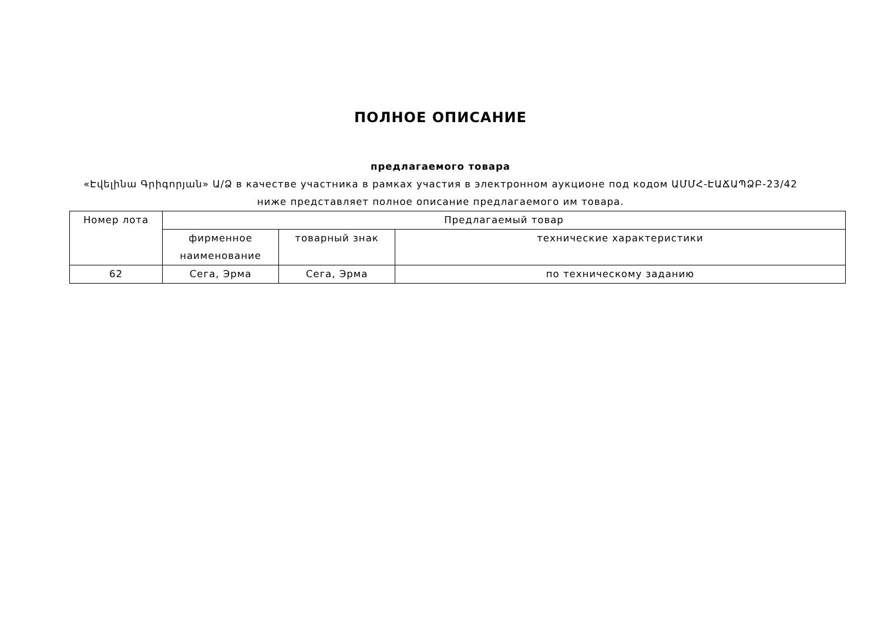ПОЛНОЕ ОПИСАНИЕ
предлагаемого товара
«Էվելինա Գրիգորյան» Ա/Ձ в качестве участника в рамках участия в электронном аукционе под кодом ԱՄՄՀ-ԷԱՃԱՊՁԲ-23/42 ниже представляет полное описание предлагаемого им товара.
| Номер лота | Предлагаемый товар | | |
| | фирменное наименование | товарный знак | технические характеристики |
| 62 | Сега, Эрма | Сега, Эрма | по техническому заданию |